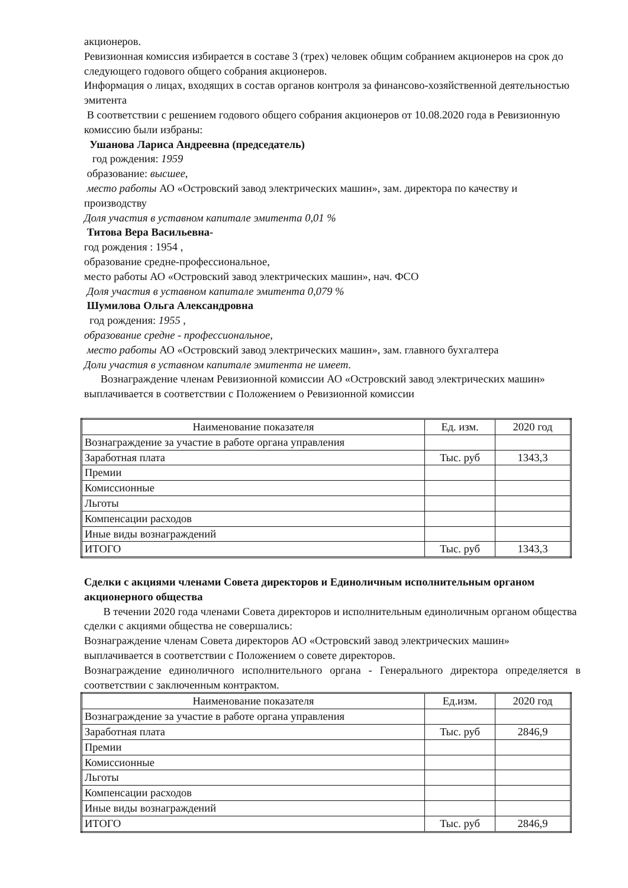акционеров.
Ревизионная комиссия избирается в составе 3 (трех) человек общим собранием акционеров на срок до следующего годового общего собрания акционеров.
Информация о лицах, входящих в состав органов контроля за финансово-хозяйственной деятельностью эмитента
В соответствии с решением годового общего собрания акционеров от 10.08.2020 года в Ревизионную комиссию были избраны:
Ушанова Лариса Андреевна (председатель)
год рождения: 1959
образование: высшее,
место работы АО «Островский завод электрических машин», зам. директора по качеству и производству
Доля участия в уставном капитале эмитента 0,01 %
Титова Вера Васильевна-
год рождения : 1954 ,
образование средне-профессиональное,
место работы АО «Островский завод электрических машин», нач. ФСО
Доля участия в уставном капитале эмитента 0,079 %
Шумилова Ольга Александровна
год рождения: 1955 ,
образование средне - профессиональное,
место работы АО «Островский завод электрических машин», зам. главного бухгалтера
Доли участия в уставном капитале эмитента не имеет.
Вознаграждение членам Ревизионной комиссии АО «Островский завод электрических машин» выплачивается в соответствии с Положением о Ревизионной комиссии
| Наименование показателя | Ед. изм. | 2020 год |
| Вознаграждение за участие в работе органа управления | | |
| Заработная плата | Тыс. руб | 1343,3 |
| Премии | | |
| Комиссионные | | |
| Льготы | | |
| Компенсации расходов | | |
| Иные виды вознаграждений | | |
| ИТОГО | Тыс. руб | 1343,3 |
Сделки с акциями членами Совета директоров и Единоличным исполнительным органом акционерного общества
В течении 2020 года членами Совета директоров и исполнительным единоличным органом общества сделки с акциями общества не совершались:
Вознаграждение членам Совета директоров АО «Островский завод электрических машин» выплачивается в соответствии с Положением о совете директоров.
Вознаграждение единоличного исполнительного органа - Генерального директора определяется в соответствии с заключенным контрактом.
| Наименование показателя | Ед.изм. | 2020 год |
| Вознаграждение за участие в работе органа управления | | |
| Заработная плата | Тыс. руб | 2846,9 |
| Премии | | |
| Комиссионные | | |
| Льготы | | |
| Компенсации расходов | | |
| Иные виды вознаграждений | | |
| ИТОГО | Тыс. руб | 2846,9 |